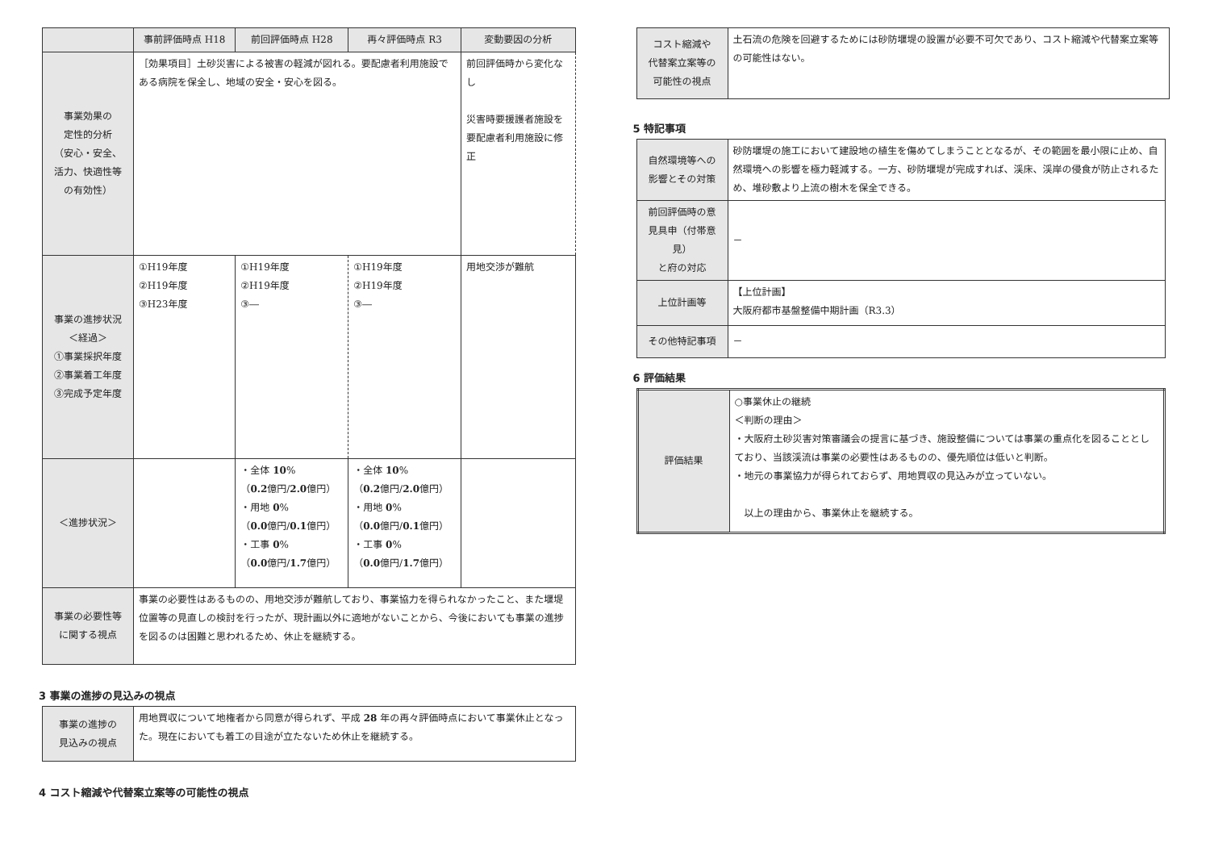| | 事前評価時点 H18 | 前回評価時点 H28 | 再々評価時点 R3 | 変動要因の分析 |
| --- | --- | --- | --- | --- |
| 事業効果の 定性的分析 （安心・安全、 活力、快適性等 の有効性） | ［効果項目］土砂災害による被害の軽減が図れる。要配慮者利用施設である病院を保全し、地域の安全・安心を図る。 | | | 前回評価時から変化なし 災害時要援護者施設を要配慮者利用施設に修正 |
| 事業の進捗状況 ＜経過＞ ①事業採択年度 ②事業着工年度 ③完成予定年度 | ①H19年度 ②H19年度 ③H23年度 | ①H19年度 ②H19年度 ③― | ①H19年度 ②H19年度 ③― | 用地交渉が難航 |
| ＜進捗状況＞ | | ・全体 10 % （ 0.2 億円/ 2.0 億円） ・用地 0 % （ 0.0 億円/ 0.1 億円） ・工事 0 % （ 0.0 億円/ 1.7 億円） | ・全体 10 % （ 0.2 億円/ 2.0 億円） ・用地 0 % （ 0.0 億円/ 0.1 億円） ・工事 0 % （ 0.0 億円/ 1.7 億円） | |
| 事業の必要性等 に関する視点 | 事業の必要性はあるものの、用地交渉が難航しており、事業協力を得られなかったこと、また堰堤位置等の見直しの検討を行ったが、現計画以外に適地がないことから、今後においても事業の進捗を図るのは困難と思われるため、休止を継続する。 | | | |
3 事業の進捗の見込みの視点
| 事業の進捗の 見込みの視点 | 用地買収について地権者から同意が得られず、平成 28 年の再々評価時点において事業休止となった。現在においても着工の目途が立たないため休止を継続する。 |
4 コスト縮減や代替案立案等の可能性の視点
| コスト縮減や 代替案立案等の 可能性の視点 | 土石流の危険を回避するためには砂防堰堤の設置が必要不可欠であり、コスト縮減や代替案立案等の可能性はない。 |
5 特記事項
| 自然環境等への 影響とその対策 | 砂防堰堤の施工において建設地の植生を傷めてしまうこととなるが、その範囲を最小限に止め、自然環境への影響を極力軽減する。一方、砂防堰堤が完成すれば、渓床、渓岸の侵食が防止されるため、堆砂敷より上流の樹木を保全できる。 |
| 前回評価時の意 見具申（付帯意 見） と府の対応 | － |
| 上位計画等 | 【上位計画】 大阪府都市基盤整備中期計画（R3.3） |
| その他特記事項 | － |
6 評価結果
| 評価結果 | ○事業休止の継続 ＜判断の理由＞ ・大阪府土砂災害対策審議会の提言に基づき、施設整備については事業の重点化を図ることとしており、当該渓流は事業の必要性はあるものの、優先順位は低いと判断。 ・地元の事業協力が得られておらず、用地買収の見込みが立っていない。 以上の理由から、事業休止を継続する。 |